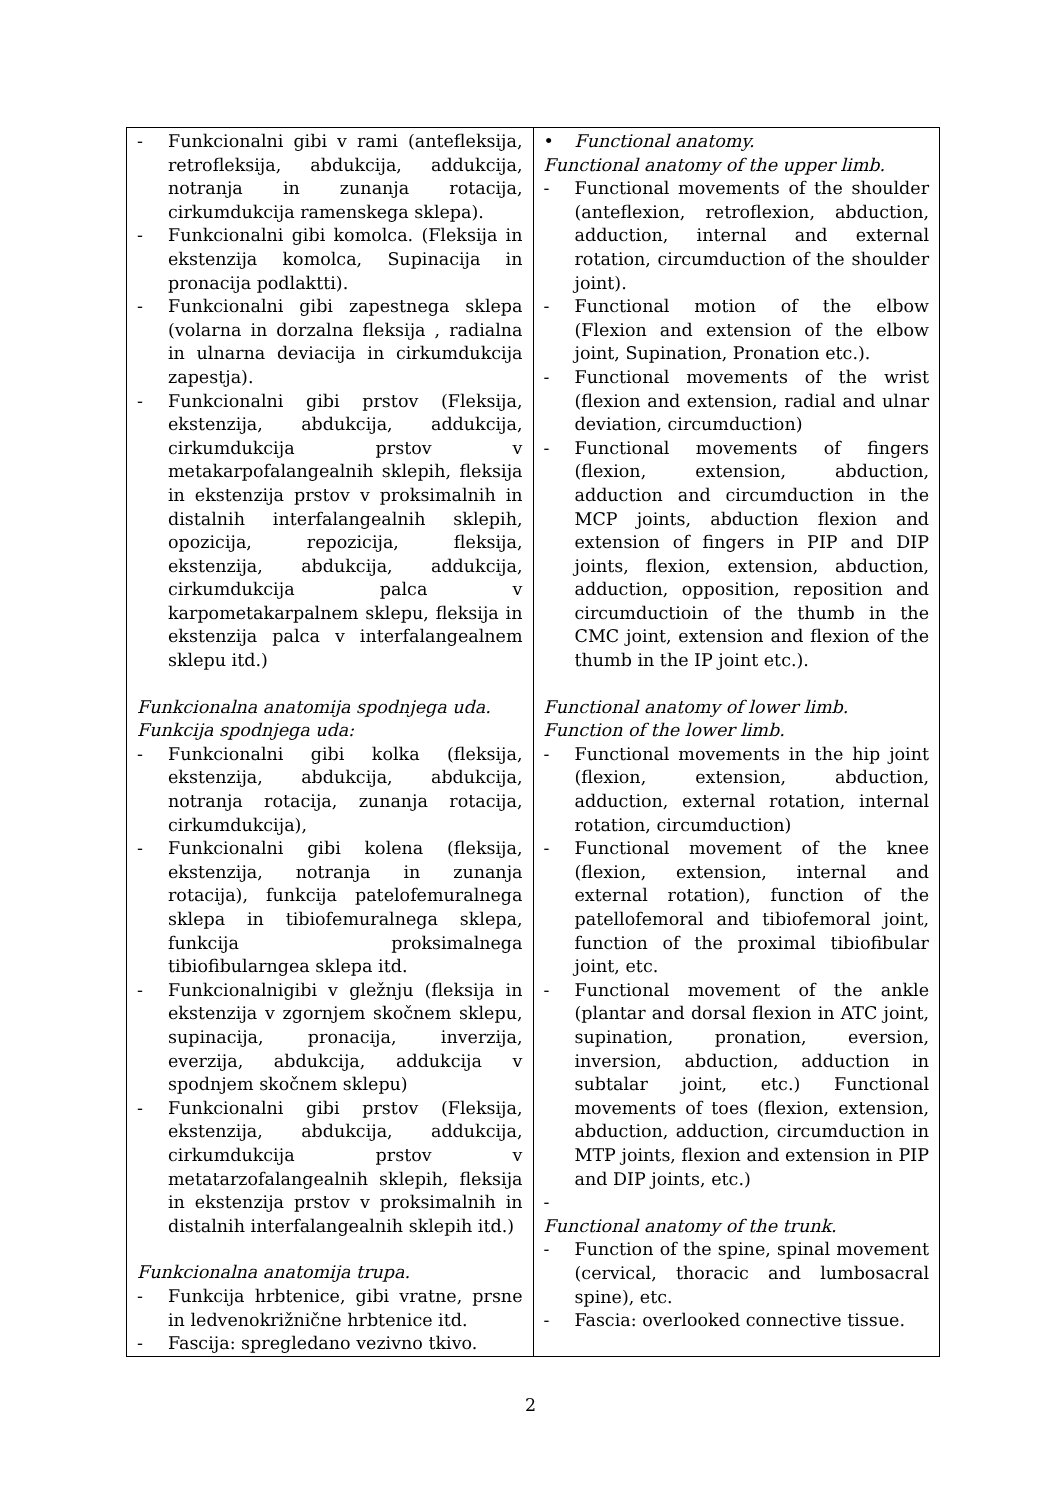| - Funkcionalni gibi v rami (antefleksija, retrofleksija, abdukcija, addukcija, notranja in zunanja rotacija, cirkumdukcija ramenskega sklepa). - Funkcionalni gibi komolca. (Fleksija in ekstenzija komolca, Supinacija in pronacija podlaktti). - Funkcionalni gibi zapestnega sklepa (volarna in dorzalna fleksija , radialna in ulnarna deviacija in cirkumdukcija zapestja). - Funkcionalni gibi prstov (Fleksija, ekstenzija, abdukcija, addukcija, cirkumdukcija prstov v metakarpofalangealnih sklepih, fleksija in ekstenzija prstov v proksimalnih in distalnih interfalangealnih sklepih, opozicija, repozicija, fleksija, ekstenzija, abdukcija, addukcija, cirkumdukcija palca v karpometakarpalnem sklepu, fleksija in ekstenzija palca v interfalangealnem sklepu itd.) Funkcionalna anatomija spodnjega uda. Funkcija spodnjega uda: - Funkcionalni gibi kolka (fleksija, ekstenzija, abdukcija, abdukcija, notranja rotacija, zunanja rotacija, cirkumdukcija), - Funkcionalni gibi kolena (fleksija, ekstenzija, notranja in zunanja rotacija), funkcija patelofemuralnega sklepa in tibiofemuralnega sklepa, funkcija proksimalnega tibiofibularngea sklepa itd. - Funkcionalnigibi v gležnju (fleksija in ekstenzija v zgornjem skočnem sklepu, supinacija, pronacija, inverzija, everzija, abdukcija, addukcija v spodnjem skočnem sklepu) - Funkcionalni gibi prstov (Fleksija, ekstenzija, abdukcija, addukcija, cirkumdukcija prstov v metatarzofalangealnih sklepih, fleksija in ekstenzija prstov v proksimalnih in distalnih interfalangealnih sklepih itd.) Funkcionalna anatomija trupa. - Funkcija hrbtenice, gibi vratne, prsne in ledvenokrižnične hrbtenice itd. - Fascija: spregledano vezivno tkivo. | • Functional anatomy. Functional anatomy of the upper limb. - Functional movements of the shoulder (anteflexion, retroflexion, abduction, adduction, internal and external rotation, circumduction of the shoulder joint). - Functional motion of the elbow (Flexion and extension of the elbow joint, Supination, Pronation etc.). - Functional movements of the wrist (flexion and extension, radial and ulnar deviation, circumduction) - Functional movements of fingers (flexion, extension, abduction, adduction and circumduction in the MCP joints, abduction flexion and extension of fingers in PIP and DIP joints, flexion, extension, abduction, adduction, opposition, reposition and circumductioin of the thumb in the CMC joint, extension and flexion of the thumb in the IP joint etc.). Functional anatomy of lower limb. Function of the lower limb. - Functional movements in the hip joint (flexion, extension, abduction, adduction, external rotation, internal rotation, circumduction) - Functional movement of the knee (flexion, extension, internal and external rotation), function of the patellofemoral and tibiofemoral joint, function of the proximal tibiofibular joint, etc. - Functional movement of the ankle (plantar and dorsal flexion in ATC joint, supination, pronation, eversion, inversion, abduction, adduction in subtalar joint, etc.) Functional movements of toes (flexion, extension, abduction, adduction, circumduction in MTP joints, flexion and extension in PIP and DIP joints, etc.) - Functional anatomy of the trunk. - Function of the spine, spinal movement (cervical, thoracic and lumbosacral spine), etc. - Fascia: overlooked connective tissue. |
2